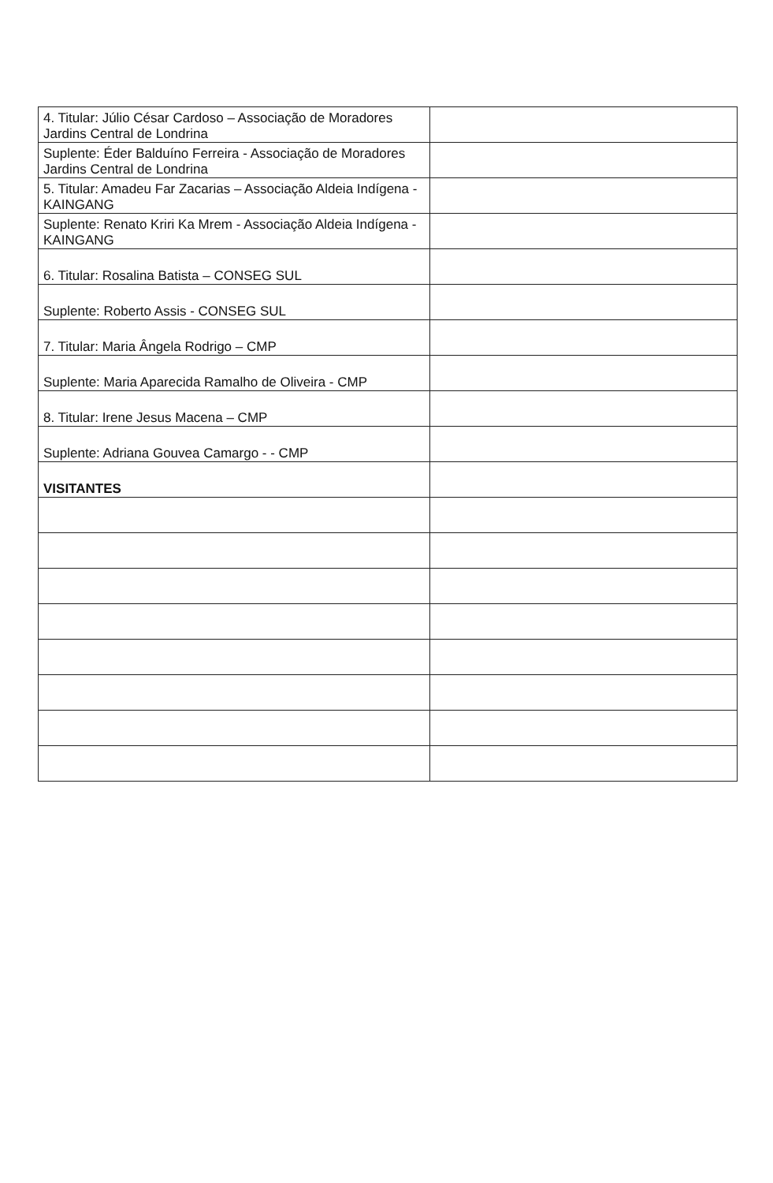| 4. Titular: Júlio César Cardoso – Associação de Moradores Jardins Central de Londrina | |
| Suplente: Éder Balduíno Ferreira - Associação de Moradores Jardins Central de Londrina | |
| 5. Titular: Amadeu Far Zacarias – Associação Aldeia Indígena - KAINGANG | |
| Suplente: Renato Kriri Ka Mrem - Associação Aldeia Indígena - KAINGANG | |
| 6. Titular: Rosalina Batista – CONSEG SUL | |
| Suplente: Roberto Assis - CONSEG SUL | |
| 7. Titular: Maria Ângela Rodrigo – CMP | |
| Suplente: Maria Aparecida Ramalho de Oliveira - CMP | |
| 8. Titular: Irene Jesus Macena – CMP | |
| Suplente: Adriana Gouvea Camargo - - CMP | |
| VISITANTES | |